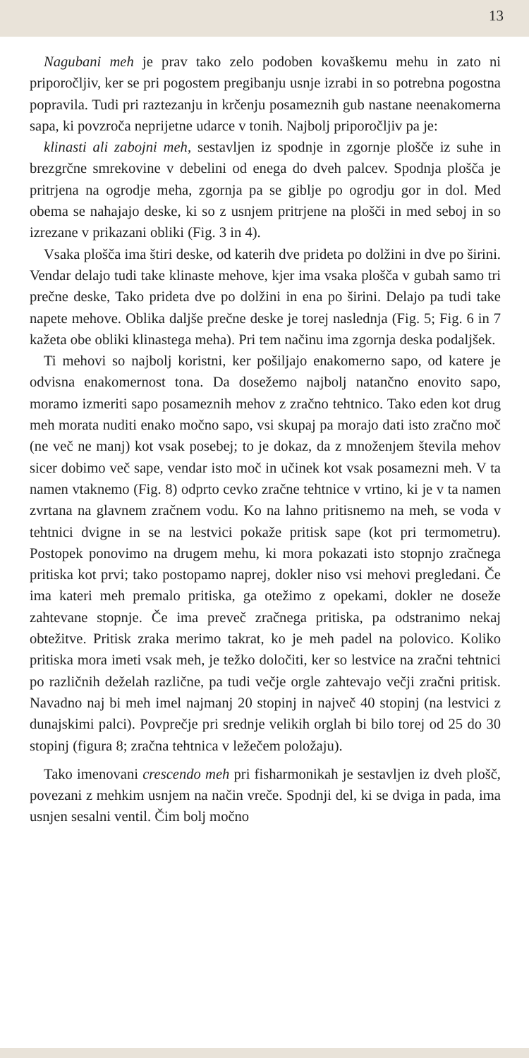13
Nagubani meh je prav tako zelo podoben kovaškemu mehu in zato ni priporočljiv, ker se pri pogostem pregibanju usnje izrabi in so potrebna pogostna popravila. Tudi pri raztezanju in krčenju posameznih gub nastane neenakomerna sapa, ki povzroča neprijetne udarce v tonih. Najbolj priporočljiv pa je:
klinasti ali zabojni meh, sestavljen iz spodnje in zgornje plošče iz suhe in brezgrčne smrekovine v debelini od enega do dveh palcev. Spodnja plošča je pritrjena na ogrodje meha, zgornja pa se giblje po ogrodju gor in dol. Med obema se nahajajo deske, ki so z usnjem pritrjene na plošči in med seboj in so izrezane v prikazani obliki (Fig. 3 in 4).
Vsaka plošča ima štiri deske, od katerih dve prideta po dolžini in dve po širini. Vendar delajo tudi take klinaste mehove, kjer ima vsaka plošča v gubah samo tri prečne deske, Tako prideta dve po dolžini in ena po širini. Delajo pa tudi take napete mehove. Oblika daljše prečne deske je torej naslednja (Fig. 5; Fig. 6 in 7 kažeta obe obliki klinastega meha). Pri tem načinu ima zgornja deska podaljšek.
Ti mehovi so najbolj koristni, ker pošiljajo enakomerno sapo, od katere je odvisna enakomernost tona. Da dosežemo najbolj natančno enovito sapo, moramo izmeriti sapo posameznih mehov z zračno tehtnico. Tako eden kot drug meh morata nuditi enako močno sapo, vsi skupaj pa morajo dati isto zračno moč (ne več ne manj) kot vsak posebej; to je dokaz, da z množenjem števila mehov sicer dobimo več sape, vendar isto moč in učinek kot vsak posamezni meh. V ta namen vtaknemo (Fig. 8) odprto cevko zračne tehtnice v vrtino, ki je v ta namen zvrtana na glavnem zračnem vodu. Ko na lahno pritisnemo na meh, se voda v tehtnici dvigne in se na lestvici pokaže pritisk sape (kot pri termometru). Postopek ponovimo na drugem mehu, ki mora pokazati isto stopnjo zračnega pritiska kot prvi; tako postopamo naprej, dokler niso vsi mehovi pregledani. Če ima kateri meh premalo pritiska, ga otežimo z opekami, dokler ne doseže zahtevane stopnje. Če ima preveč zračnega pritiska, pa odstranimo nekaj obtežitve. Pritisk zraka merimo takrat, ko je meh padel na polovico. Koliko pritiska mora imeti vsak meh, je težko določiti, ker so lestvice na zračni tehtnici po različnih deželah različne, pa tudi večje orgle zahtevajo večji zračni pritisk. Navadno naj bi meh imel najmanj 20 stopinj in največ 40 stopinj (na lestvici z dunajskimi palci). Povprečje pri srednje velikih orglah bi bilo torej od 25 do 30 stopinj (figura 8; zračna tehtnica v ležečem položaju).
Tako imenovani crescendo meh pri fisharmonikah je sestavljen iz dveh plošč, povezani z mehkim usnjem na način vreče. Spodnji del, ki se dviga in pada, ima usnjen sesalni ventil. Čim bolj močno